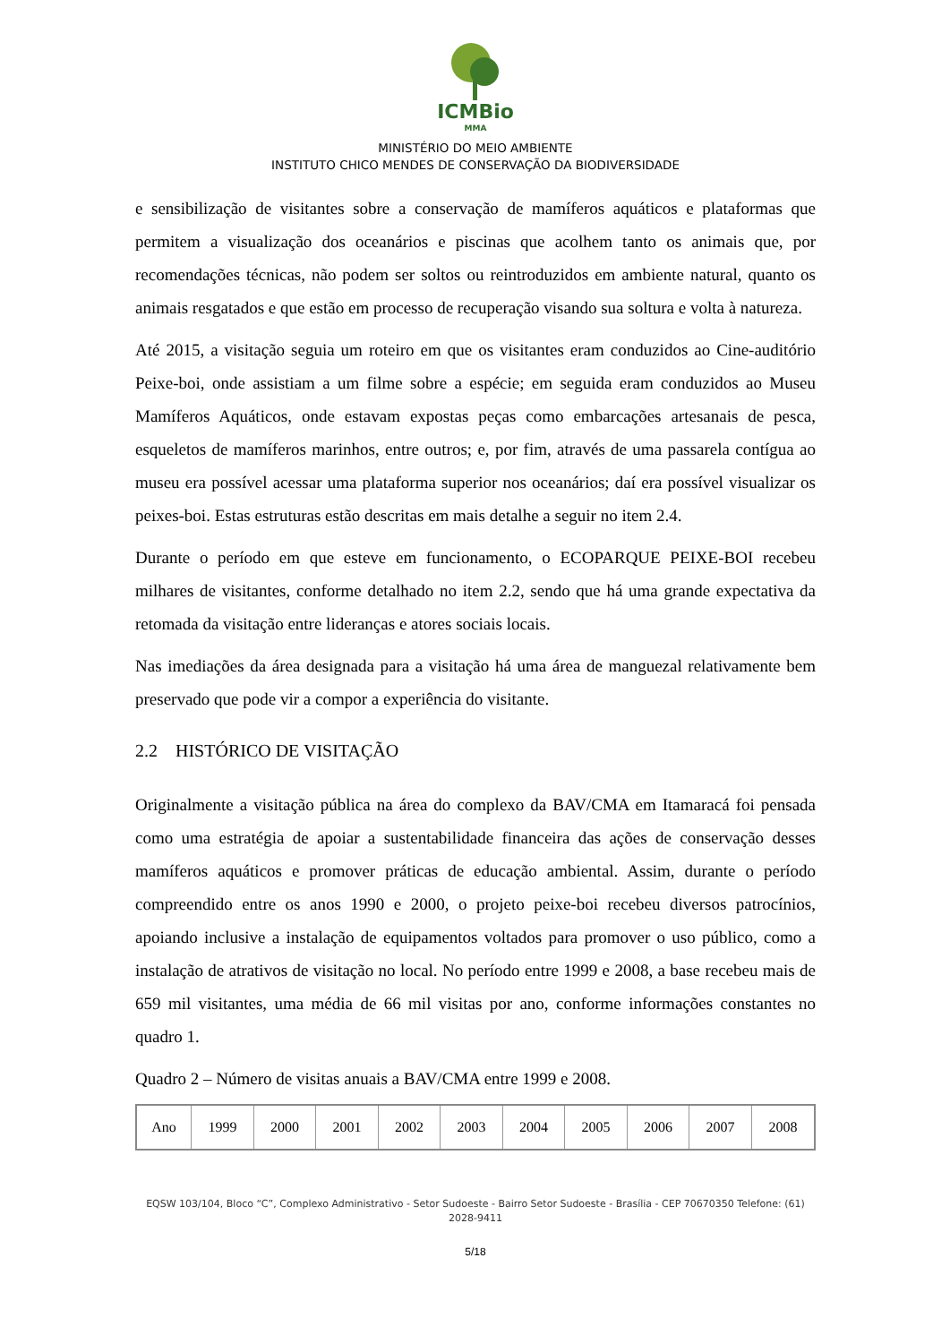ICMBio
MMA
MINISTÉRIO DO MEIO AMBIENTE
INSTITUTO CHICO MENDES DE CONSERVAÇÃO DA BIODIVERSIDADE
e sensibilização de visitantes sobre a conservação de mamíferos aquáticos e plataformas que permitem a visualização dos oceanários e piscinas que acolhem tanto os animais que, por recomendações técnicas, não podem ser soltos ou reintroduzidos em ambiente natural, quanto os animais resgatados e que estão em processo de recuperação visando sua soltura e volta à natureza.
Até 2015, a visitação seguia um roteiro em que os visitantes eram conduzidos ao Cine-auditório Peixe-boi, onde assistiam a um filme sobre a espécie; em seguida eram conduzidos ao Museu Mamíferos Aquáticos, onde estavam expostas peças como embarcações artesanais de pesca, esqueletos de mamíferos marinhos, entre outros; e, por fim, através de uma passarela contígua ao museu era possível acessar uma plataforma superior nos oceanários; daí era possível visualizar os peixes-boi. Estas estruturas estão descritas em mais detalhe a seguir no item 2.4.
Durante o período em que esteve em funcionamento, o ECOPARQUE PEIXE-BOI recebeu milhares de visitantes, conforme detalhado no item 2.2, sendo que há uma grande expectativa da retomada da visitação entre lideranças e atores sociais locais.
Nas imediações da área designada para a visitação há uma área de manguezal relativamente bem preservado que pode vir a compor a experiência do visitante.
2.2 HISTÓRICO DE VISITAÇÃO
Originalmente a visitação pública na área do complexo da BAV/CMA em Itamaracá foi pensada como uma estratégia de apoiar a sustentabilidade financeira das ações de conservação desses mamíferos aquáticos e promover práticas de educação ambiental. Assim, durante o período compreendido entre os anos 1990 e 2000, o projeto peixe-boi recebeu diversos patrocínios, apoiando inclusive a instalação de equipamentos voltados para promover o uso público, como a instalação de atrativos de visitação no local. No período entre 1999 e 2008, a base recebeu mais de 659 mil visitantes, uma média de 66 mil visitas por ano, conforme informações constantes no quadro 1.
Quadro 2 – Número de visitas anuais a BAV/CMA entre 1999 e 2008.
| Ano | 1999 | 2000 | 2001 | 2002 | 2003 | 2004 | 2005 | 2006 | 2007 | 2008 |
EQSW 103/104, Bloco “C”, Complexo Administrativo - Setor Sudoeste - Bairro Setor Sudoeste - Brasília - CEP 70670350 Telefone: (61) 2028-9411
5/18